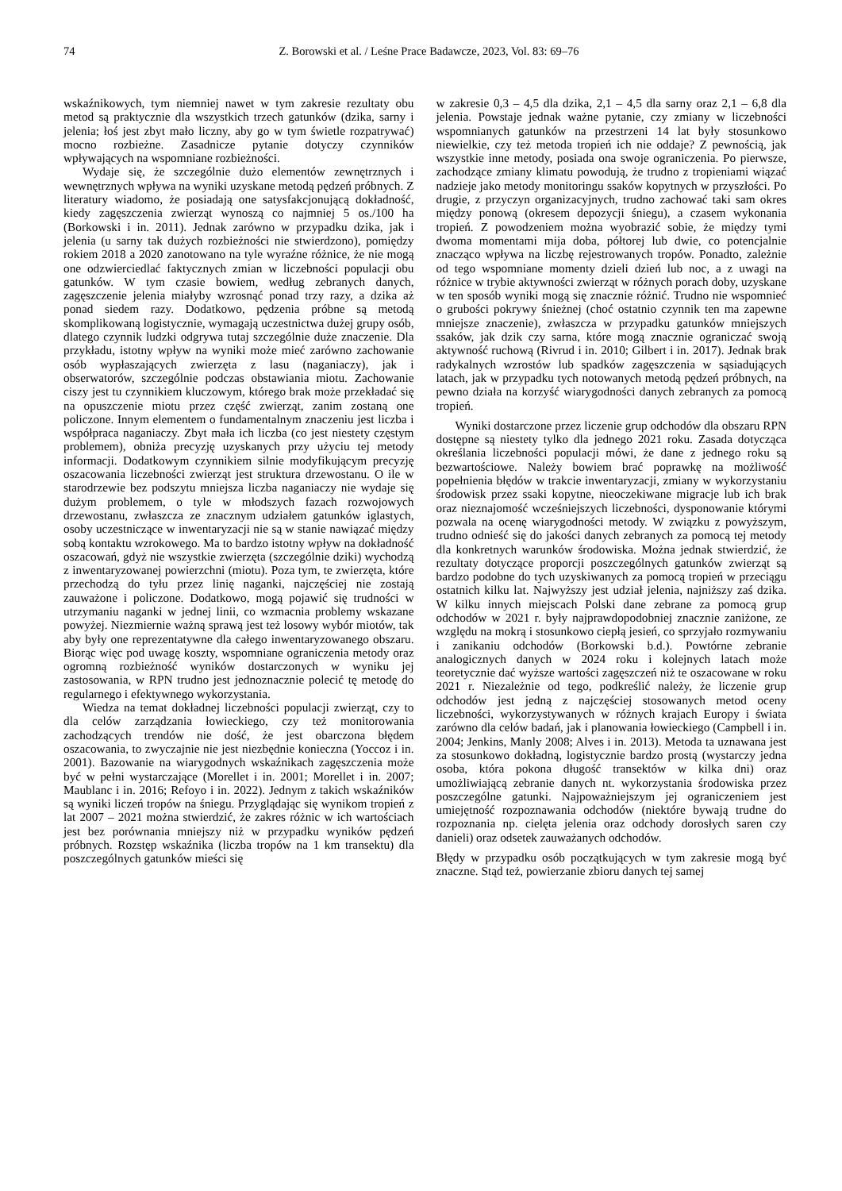74 Z. Borowski et al. / Leśne Prace Badawcze, 2023, Vol. 83: 69–76
wskaźnikowych, tym niemniej nawet w tym zakresie rezultaty obu metod są praktycznie dla wszystkich trzech gatunków (dzika, sarny i jelenia; łoś jest zbyt mało liczny, aby go w tym świetle rozpatrywać) mocno rozbieżne. Zasadnicze pytanie dotyczy czynników wpływających na wspomniane rozbieżności.
Wydaje się, że szczególnie dużo elementów zewnętrznych i wewnętrznych wpływa na wyniki uzyskane metodą pędzeń próbnych. Z literatury wiadomo, że posiadają one satysfakcjonującą dokładność, kiedy zagęszczenia zwierząt wynoszą co najmniej 5 os./100 ha (Borkowski i in. 2011). Jednak zarówno w przypadku dzika, jak i jelenia (u sarny tak dużych rozbieżności nie stwierdzono), pomiędzy rokiem 2018 a 2020 zanotowano na tyle wyraźne różnice, że nie mogą one odzwierciedlać faktycznych zmian w liczebności populacji obu gatunków. W tym czasie bowiem, według zebranych danych, zagęszczenie jelenia miałyby wzrosnąć ponad trzy razy, a dzika aż ponad siedem razy. Dodatkowo, pędzenia próbne są metodą skomplikowaną logistycznie, wymagają uczestnictwa dużej grupy osób, dlatego czynnik ludzki odgrywa tutaj szczególnie duże znaczenie. Dla przykładu, istotny wpływ na wyniki może mieć zarówno zachowanie osób wypłaszających zwierzęta z lasu (naganiaczy), jak i obserwatorów, szczególnie podczas obstawiania miotu. Zachowanie ciszy jest tu czynnikiem kluczowym, którego brak może przekładać się na opuszczenie miotu przez część zwierząt, zanim zostaną one policzone. Innym elementem o fundamentalnym znaczeniu jest liczba i współpraca naganiaczy. Zbyt mała ich liczba (co jest niestety częstym problemem), obniża precyzję uzyskanych przy użyciu tej metody informacji. Dodatkowym czynnikiem silnie modyfikującym precyzję oszacowania liczebności zwierząt jest struktura drzewostanu. O ile w starodrzewie bez podszytu mniejsza liczba naganiaczy nie wydaje się dużym problemem, o tyle w młodszych fazach rozwojowych drzewostanu, zwłaszcza ze znacznym udziałem gatunków iglastych, osoby uczestniczące w inwentaryzacji nie są w stanie nawiązać między sobą kontaktu wzrokowego. Ma to bardzo istotny wpływ na dokładność oszacowań, gdyż nie wszystkie zwierzęta (szczególnie dziki) wychodzą z inwentaryzowanej powierzchni (miotu). Poza tym, te zwierzęta, które przechodzą do tyłu przez linię naganki, najczęściej nie zostają zauważone i policzone. Dodatkowo, mogą pojawić się trudności w utrzymaniu naganki w jednej linii, co wzmacnia problemy wskazane powyżej. Niezmiernie ważną sprawą jest też losowy wybór miotów, tak aby były one reprezentatywne dla całego inwentaryzowanego obszaru. Biorąc więc pod uwagę koszty, wspomniane ograniczenia metody oraz ogromną rozbieżność wyników dostarczonych w wyniku jej zastosowania, w RPN trudno jest jednoznacznie polecić tę metodę do regularnego i efektywnego wykorzystania.
Wiedza na temat dokładnej liczebności populacji zwierząt, czy to dla celów zarządzania łowieckiego, czy też monitorowania zachodzących trendów nie dość, że jest obarczona błędem oszacowania, to zwyczajnie nie jest niezbędnie konieczna (Yoccoz i in. 2001). Bazowanie na wiarygodnych wskaźnikach zagęszczenia może być w pełni wystarczające (Morellet i in. 2001; Morellet i in. 2007; Maublanc i in. 2016; Refoyo i in. 2022). Jednym z takich wskaźników są wyniki liczeń tropów na śniegu. Przyglądając się wynikom tropień z lat 2007 – 2021 można stwierdzić, że zakres różnic w ich wartościach jest bez porównania mniejszy niż w przypadku wyników pędzeń próbnych. Rozstęp wskaźnika (liczba tropów na 1 km transektu) dla poszczególnych gatunków mieści się
w zakresie 0,3 – 4,5 dla dzika, 2,1 – 4,5 dla sarny oraz 2,1 – 6,8 dla jelenia. Powstaje jednak ważne pytanie, czy zmiany w liczebności wspomnianych gatunków na przestrzeni 14 lat były stosunkowo niewielkie, czy też metoda tropień ich nie oddaje? Z pewnością, jak wszystkie inne metody, posiada ona swoje ograniczenia. Po pierwsze, zachodzące zmiany klimatu powodują, że trudno z tropieniami wiązać nadzieje jako metody monitoringu ssaków kopytnych w przyszłości. Po drugie, z przyczyn organizacyjnych, trudno zachować taki sam okres między ponową (okresem depozycji śniegu), a czasem wykonania tropień. Z powodzeniem można wyobrazić sobie, że między tymi dwoma momentami mija doba, półtorej lub dwie, co potencjalnie znacząco wpływa na liczbę rejestrowanych tropów. Ponadto, zależnie od tego wspomniane momenty dzieli dzień lub noc, a z uwagi na różnice w trybie aktywności zwierząt w różnych porach doby, uzyskane w ten sposób wyniki mogą się znacznie różnić. Trudno nie wspomnieć o grubości pokrywy śnieżnej (choć ostatnio czynnik ten ma zapewne mniejsze znaczenie), zwłaszcza w przypadku gatunków mniejszych ssaków, jak dzik czy sarna, które mogą znacznie ograniczać swoją aktywność ruchową (Rivrud i in. 2010; Gilbert i in. 2017). Jednak brak radykalnych wzrostów lub spadków zagęszczenia w sąsiadujących latach, jak w przypadku tych notowanych metodą pędzeń próbnych, na pewno działa na korzyść wiarygodności danych zebranych za pomocą tropień.
Wyniki dostarczone przez liczenie grup odchodów dla obszaru RPN dostępne są niestety tylko dla jednego 2021 roku. Zasada dotycząca określania liczebności populacji mówi, że dane z jednego roku są bezwartościowe. Należy bowiem brać poprawkę na możliwość popełnienia błędów w trakcie inwentaryzacji, zmiany w wykorzystaniu środowisk przez ssaki kopytne, nieoczekiwane migracje lub ich brak oraz nieznajomość wcześniejszych liczebności, dysponowanie którymi pozwala na ocenę wiarygodności metody. W związku z powyższym, trudno odnieść się do jakości danych zebranych za pomocą tej metody dla konkretnych warunków środowiska. Można jednak stwierdzić, że rezultaty dotyczące proporcji poszczególnych gatunków zwierząt są bardzo podobne do tych uzyskiwanych za pomocą tropień w przeciągu ostatnich kilku lat. Najwyższy jest udział jelenia, najniższy zaś dzika. W kilku innych miejscach Polski dane zebrane za pomocą grup odchodów w 2021 r. były najprawdopodobniej znacznie zaniżone, ze względu na mokrą i stosunkowo ciepłą jesień, co sprzyjało rozmywaniu i zanikaniu odchodów (Borkowski b.d.). Powtórne zebranie analogicznych danych w 2024 roku i kolejnych latach może teoretycznie dać wyższe wartości zagęszczeń niż te oszacowane w roku 2021 r. Niezależnie od tego, podkreślić należy, że liczenie grup odchodów jest jedną z najczęściej stosowanych metod oceny liczebności, wykorzystywanych w różnych krajach Europy i świata zarówno dla celów badań, jak i planowania łowieckiego (Campbell i in. 2004; Jenkins, Manly 2008; Alves i in. 2013). Metoda ta uznawana jest za stosunkowo dokładną, logistycznie bardzo prostą (wystarczy jedna osoba, która pokona długość transektów w kilka dni) oraz umożliwiającą zebranie danych nt. wykorzystania środowiska przez poszczególne gatunki. Najpoważniejszym jej ograniczeniem jest umiejętność rozpoznawania odchodów (niektóre bywają trudne do rozpoznania np. cielęta jelenia oraz odchody dorosłych saren czy danieli) oraz odsetek zauważanych odchodów.
Błędy w przypadku osób początkujących w tym zakresie mogą być znaczne. Stąd też, powierzanie zbioru danych tej samej